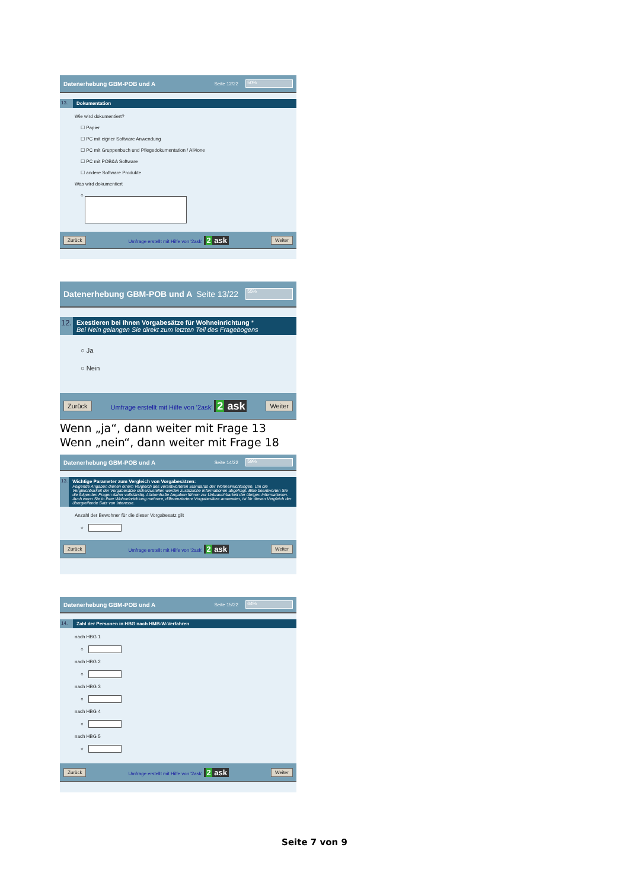Datenerhebung GBM-POB und A Seite 12/22 50%
13. Dokumentation
Wie wird dokumentiert?
☐ Papier
☐ PC mit eigner Software Anwendung
☐ PC mit Gruppenbuch und Pflegedokumentation / All4one
☐ PC mit POB&A Software
☐ andere Software Produkte
Was wird dokumentiert
○
Zurück Umfrage erstellt mit Hilfe von '2ask' 2 ask Weiter
Datenerhebung GBM-POB und A Seite 13/22 55%
12. Exestieren bei Ihnen Vorgabesätze für Wohneinrichtung *
Bei Nein gelangen Sie direkt zum letzten Teil des Fragebogens
○ Ja
○ Nein
Zurück Umfrage erstellt mit Hilfe von '2ask' 2 ask Weiter
Wenn „ja“, dann weiter mit Frage 13
Wenn „nein“, dann weiter mit Frage 18
Datenerhebung GBM-POB und A Seite 14/22 59%
13. Wichtige Parameter zum Vergleich von Vorgabesätzen:
Folgende Angaben dienen einem Vergleich des verantworteten Standards der Wohneinrichtungen. Um die Vergleichbarkeit der Vorgabesätze sicherzustellen werden zusätzliche Informationen abgefragt. Bitte beantworten Sie die folgenden Fragen daher vollständig. Lückenhafte Angaben führen zur Unbrauchbarkeit der übrigen Informationen. Auch wenn Sie in Ihrer Wohneinrichtung mehrere, differenziertere Vorgabesätze anwenden, ist für diesen Vergleich der übergreifende Satz von Interesse.
Anzahl der Bewohner für die dieser Vorgabesatz gilt
○
Zurück Umfrage erstellt mit Hilfe von '2ask' 2 ask Weiter
Datenerhebung GBM-POB und A Seite 15/22 64%
14. Zahl der Personen in HBG nach HMB-W-Verfahren
nach HBG 1
○
nach HBG 2
○
nach HBG 3
○
nach HBG 4
○
nach HBG 5
○
Zurück Umfrage erstellt mit Hilfe von '2ask' 2 ask Weiter
Seite 7 von 9